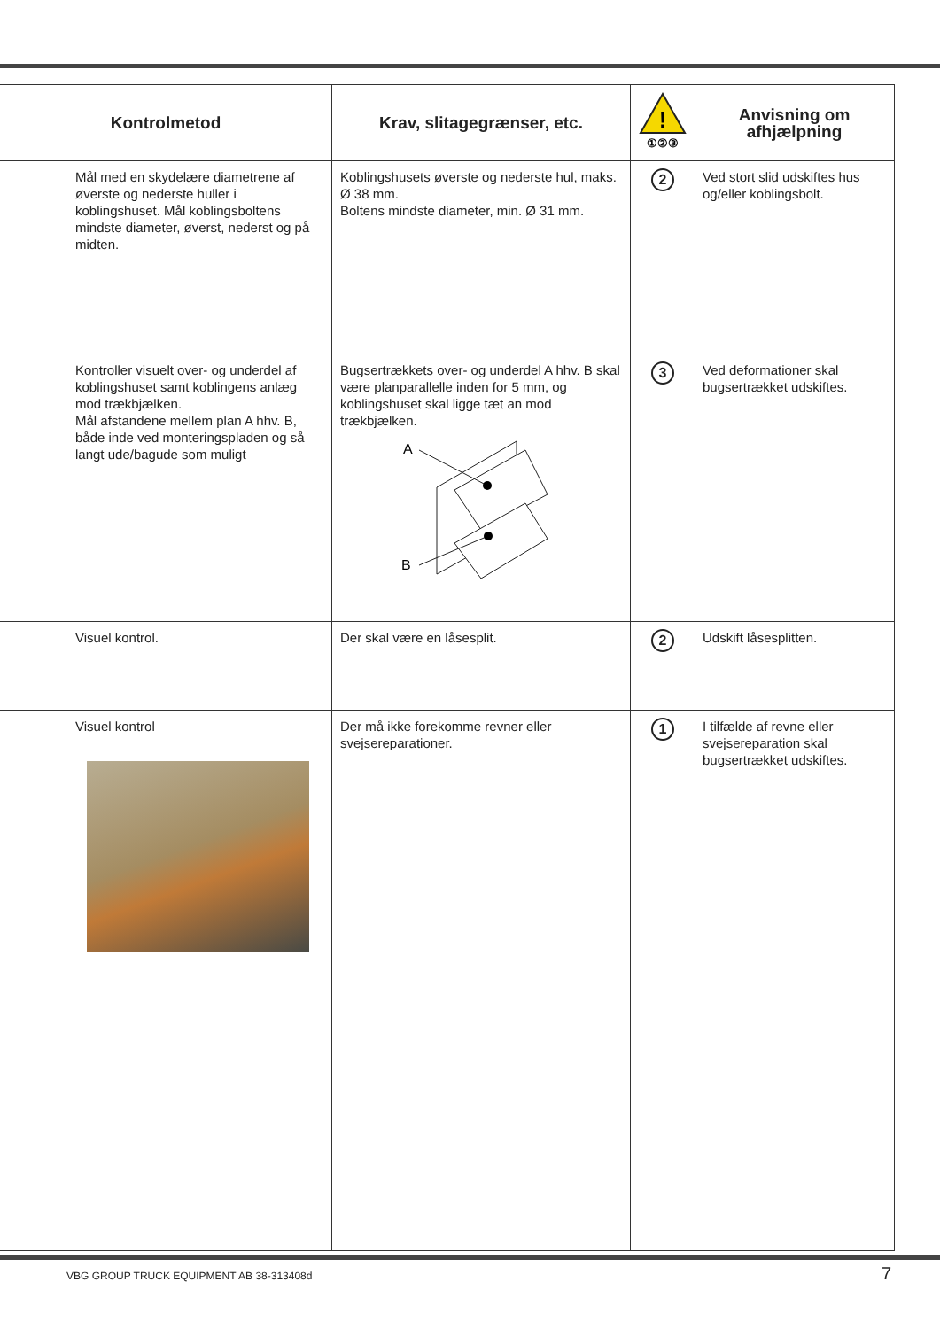| Kontrolmetod | Krav, slitagegrænser, etc. | ! ①②③ | Anvisning om afhjælpning |
| --- | --- | --- | --- |
| Mål med en skydelære diametrene af øverste og nederste huller i koblingshuset. Mål koblingsboltens mindste diameter, øverst, nederst og på midten. | Koblingshusets øverste og nederste hul, maks. Ø 38 mm. Boltens mindste diameter, min. Ø 31 mm. | 2 | Ved stort slid udskiftes hus og/eller koblingsbolt. |
| Kontroller visuelt over- og underdel af koblingshuset samt koblingens anlæg mod trækbjælken. Mål afstandene mellem plan A hhv. B, både inde ved monteringspladen og så langt ude/bagude som muligt | Bugsertrækkets over- og underdel A hhv. B skal være planparallelle inden for 5 mm, og koblingshuset skal ligge tæt an mod trækbjælken. A B | 3 | Ved deformationer skal bugsertrækket udskiftes. |
| Visuel kontrol. | Der skal være en låsesplit. | 2 | Udskift låsesplitten. |
| Visuel kontrol | Der må ikke forekomme revner eller svejsereparationer. | 1 | I tilfælde af revne eller svejsereparation skal bugsertrækket udskiftes. |
VBG GROUP TRUCK EQUIPMENT AB 38-313408d
7